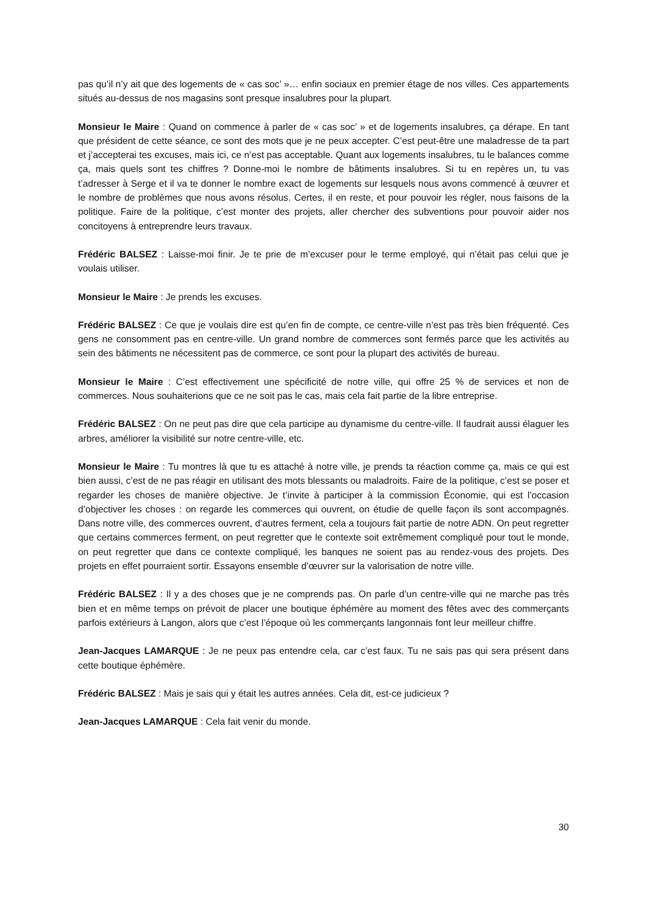pas qu’il n’y ait que des logements de « cas soc’ »… enfin sociaux en premier étage de nos villes. Ces appartements situés au-dessus de nos magasins sont presque insalubres pour la plupart.
Monsieur le Maire : Quand on commence à parler de « cas soc’ » et de logements insalubres, ça dérape. En tant que président de cette séance, ce sont des mots que je ne peux accepter. C’est peut-être une maladresse de ta part et j’accepterai tes excuses, mais ici, ce n’est pas acceptable. Quant aux logements insalubres, tu le balances comme ça, mais quels sont tes chiffres ? Donne-moi le nombre de bâtiments insalubres. Si tu en repères un, tu vas t’adresser à Serge et il va te donner le nombre exact de logements sur lesquels nous avons commencé à œuvrer et le nombre de problèmes que nous avons résolus. Certes, il en reste, et pour pouvoir les régler, nous faisons de la politique. Faire de la politique, c’est monter des projets, aller chercher des subventions pour pouvoir aider nos concitoyens à entreprendre leurs travaux.
Frédéric BALSEZ : Laisse-moi finir. Je te prie de m’excuser pour le terme employé, qui n’était pas celui que je voulais utiliser.
Monsieur le Maire : Je prends les excuses.
Frédéric BALSEZ : Ce que je voulais dire est qu’en fin de compte, ce centre-ville n’est pas très bien fréquenté. Ces gens ne consomment pas en centre-ville. Un grand nombre de commerces sont fermés parce que les activités au sein des bâtiments ne nécessitent pas de commerce, ce sont pour la plupart des activités de bureau.
Monsieur le Maire : C’est effectivement une spécificité de notre ville, qui offre 25 % de services et non de commerces. Nous souhaiterions que ce ne soit pas le cas, mais cela fait partie de la libre entreprise.
Frédéric BALSEZ : On ne peut pas dire que cela participe au dynamisme du centre-ville. Il faudrait aussi élaguer les arbres, améliorer la visibilité sur notre centre-ville, etc.
Monsieur le Maire : Tu montres là que tu es attaché à notre ville, je prends ta réaction comme ça, mais ce qui est bien aussi, c’est de ne pas réagir en utilisant des mots blessants ou maladroits. Faire de la politique, c’est se poser et regarder les choses de manière objective. Je t’invite à participer à la commission Économie, qui est l’occasion d’objectiver les choses : on regarde les commerces qui ouvrent, on étudie de quelle façon ils sont accompagnés. Dans notre ville, des commerces ouvrent, d’autres ferment, cela a toujours fait partie de notre ADN. On peut regretter que certains commerces ferment, on peut regretter que le contexte soit extrêmement compliqué pour tout le monde, on peut regretter que dans ce contexte compliqué, les banques ne soient pas au rendez-vous des projets. Des projets en effet pourraient sortir. Essayons ensemble d’œuvrer sur la valorisation de notre ville.
Frédéric BALSEZ : Il y a des choses que je ne comprends pas. On parle d’un centre-ville qui ne marche pas très bien et en même temps on prévoit de placer une boutique éphémère au moment des fêtes avec des commerçants parfois extérieurs à Langon, alors que c’est l’époque où les commerçants langonnais font leur meilleur chiffre.
Jean-Jacques LAMARQUE : Je ne peux pas entendre cela, car c’est faux. Tu ne sais pas qui sera présent dans cette boutique éphémère.
Frédéric BALSEZ : Mais je sais qui y était les autres années. Cela dit, est-ce judicieux ?
Jean-Jacques LAMARQUE : Cela fait venir du monde.
30